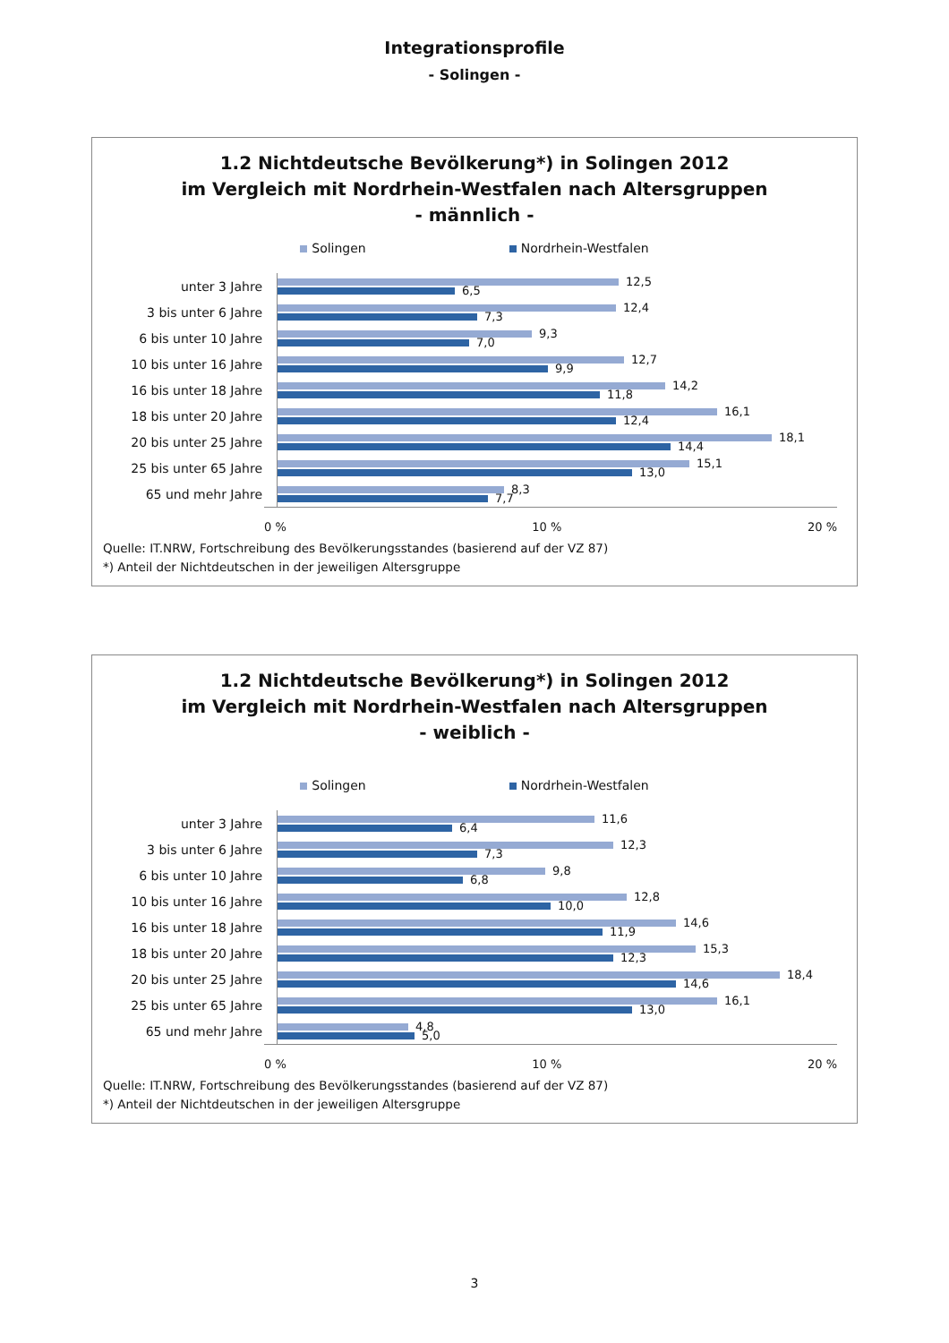Integrationsprofile
- Solingen -
1.2 Nichtdeutsche Bevölkerung*) in Solingen 2012
im Vergleich mit Nordrhein-Westfalen nach Altersgruppen
- männlich -
Solingen Nordrhein-Westfalen
unter 3 Jahre
12,5
6,5
3 bis unter 6 Jahre
12,4
7,3
6 bis unter 10 Jahre
9,3
7,0
10 bis unter 16 Jahre
12,7
9,9
16 bis unter 18 Jahre
14,2
11,8
18 bis unter 20 Jahre
16,1
12,4
20 bis unter 25 Jahre
18,1
14,4
25 bis unter 65 Jahre
15,1
13,0
65 und mehr Jahre
8,3
7,7
0 % 10 % 20 %
Quelle: IT.NRW, Fortschreibung des Bevölkerungsstandes (basierend auf der VZ 87)
*) Anteil der Nichtdeutschen in der jeweiligen Altersgruppe
1.2 Nichtdeutsche Bevölkerung*) in Solingen 2012
im Vergleich mit Nordrhein-Westfalen nach Altersgruppen
- weiblich -
Solingen Nordrhein-Westfalen
unter 3 Jahre
11,6
6,4
3 bis unter 6 Jahre
12,3
7,3
6 bis unter 10 Jahre
9,8
6,8
10 bis unter 16 Jahre
12,8
10,0
16 bis unter 18 Jahre
14,6
11,9
18 bis unter 20 Jahre
15,3
12,3
20 bis unter 25 Jahre
18,4
14,6
25 bis unter 65 Jahre
16,1
13,0
65 und mehr Jahre
4,8
5,0
0 % 10 % 20 %
Quelle: IT.NRW, Fortschreibung des Bevölkerungsstandes (basierend auf der VZ 87)
*) Anteil der Nichtdeutschen in der jeweiligen Altersgruppe
3